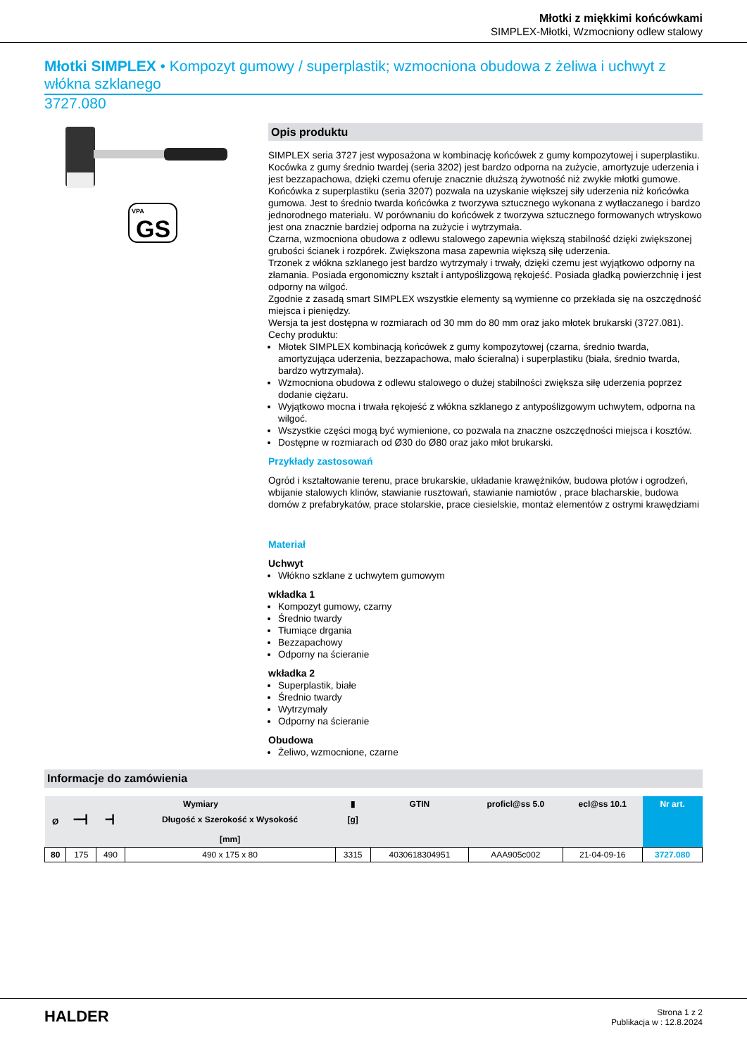Młotki z miękkimi końcówkami
SIMPLEX-Młotki, Wzmocniony odlew stalowy
Młotki SIMPLEX • Kompozyt gumowy / superplastik; wzmocniona obudowa z żeliwa i uchwyt z włókna szklanego
3727.080
VPA
GS
Opis produktu
SIMPLEX seria 3727 jest wyposażona w kombinację końcówek z gumy kompozytowej i superplastiku.
Kocówka z gumy średnio twardej (seria 3202) jest bardzo odporna na zużycie, amortyzuje uderzenia i jest bezzapachowa, dzięki czemu oferuje znacznie dłuższą żywotność niż zwykłe młotki gumowe.
Końcówka z superplastiku (seria 3207) pozwala na uzyskanie większej siły uderzenia niż końcówka gumowa. Jest to średnio twarda końcówka z tworzywa sztucznego wykonana z wytłaczanego i bardzo jednorodnego materiału. W porównaniu do końcówek z tworzywa sztucznego formowanych wtryskowo jest ona znacznie bardziej odporna na zużycie i wytrzymała.
Czarna, wzmocniona obudowa z odlewu stalowego zapewnia większą stabilność dzięki zwiększonej grubości ścianek i rozpórek. Zwiększona masa zapewnia większą siłę uderzenia.
Trzonek z włókna szklanego jest bardzo wytrzymały i trwały, dzięki czemu jest wyjątkowo odporny na złamania. Posiada ergonomiczny kształt i antypoślizgową rękojeść. Posiada gładką powierzchnię i jest odporny na wilgoć.
Zgodnie z zasadą smart SIMPLEX wszystkie elementy są wymienne co przekłada się na oszczędność miejsca i pieniędzy.
Wersja ta jest dostępna w rozmiarach od 30 mm do 80 mm oraz jako młotek brukarski (3727.081).
Cechy produktu:
Młotek SIMPLEX kombinacją końcówek z gumy kompozytowej (czarna, średnio twarda, amortyzująca uderzenia, bezzapachowa, mało ścieralna) i superplastiku (biała, średnio twarda, bardzo wytrzymała).
Wzmocniona obudowa z odlewu stalowego o dużej stabilności zwiększa siłę uderzenia poprzez dodanie ciężaru.
Wyjątkowo mocna i trwała rękojeść z włókna szklanego z antypoślizgowym uchwytem, odporna na wilgoć.
Wszystkie części mogą być wymienione, co pozwala na znaczne oszczędności miejsca i kosztów.
Dostępne w rozmiarach od Ø30 do Ø80 oraz jako młot brukarski.
Przykłady zastosowań
Ogród i kształtowanie terenu, prace brukarskie, układanie krawężników, budowa płotów i ogrodzeń, wbijanie stalowych klinów, stawianie rusztowań, stawianie namiotów , prace blacharskie, budowa domów z prefabrykatów, prace stolarskie, prace ciesielskie, montaż elementów z ostrymi krawędziami
Materiał
Uchwyt
Włókno szklane z uchwytem gumowym
wkładka 1
Kompozyt gumowy, czarny
Średnio twardy
Tłumiące drgania
Bezzapachowy
Odporny na ścieranie
wkładka 2
Superplastik, białe
Średnio twardy
Wytrzymały
Odporny na ścieranie
Obudowa
Żeliwo, wzmocnione, czarne
Informacje do zamówienia
| Ø | Wymiary | | | ▮ | GTIN | proficl@ss 5.0 | ecl@ss 10.1 | Nr art. |
| --- | --- | --- | --- | --- | --- | --- | --- | --- |
| | ━━┫ | ━┫ | Długość x Szerokość x Wysokość [mm] | [g] | | | | |
| 80 | 175 | 490 | 490 x 175 x 80 | 3315 | 4030618304951 | AAA905c002 | 21-04-09-16 | 3727.080 |
HALDER
Strona 1 z 2
Publikacja w : 12.8.2024